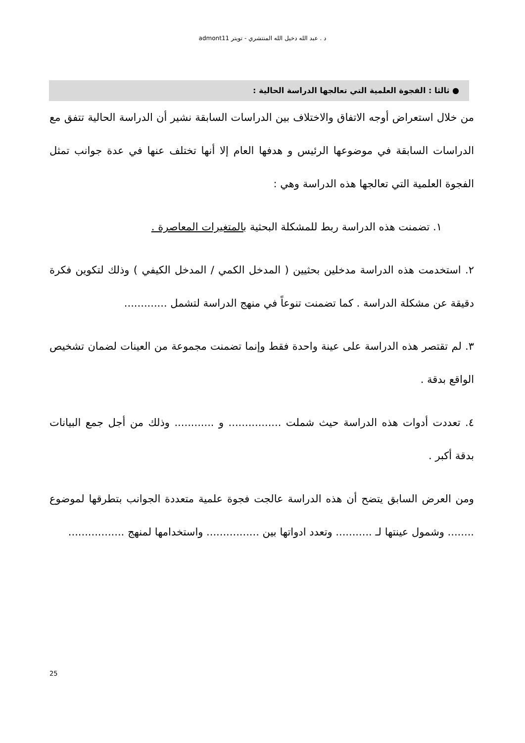د . عبد الله دخيل الله المنتشري - تويتر admont11
● ثالثا : الفجوة العلمية التي تعالجها الدراسة الحالية :
من خلال استعراض أوجه الاتفاق والاختلاف بين الدراسات السابقة نشير أن الدراسة الحالية تتفق مع الدراسات السابقة في موضوعها الرئيس و هدفها العام إلا أنها تختلف عنها في عدة جوانب تمثل الفجوة العلمية التي تعالجها هذه الدراسة وهي :
١. تضمنت هذه الدراسة ربط للمشكلة البحثية بالمتغيرات المعاصرة .
٢. استخدمت هذه الدراسة مدخلين بحثيين ( المدخل الكمي / المدخل الكيفي ) وذلك لتكوين فكرة دقيقة عن مشكلة الدراسة . كما تضمنت تنوعاً في منهج الدراسة لتشمل .............
٣. لم تقتصر هذه الدراسة على عينة واحدة فقط وإنما تضمنت مجموعة من العينات لضمان تشخيص الواقع بدقة .
٤. تعددت أدوات هذه الدراسة حيث شملت ................ و ............ وذلك من أجل جمع البيانات بدقة أكبر .
ومن العرض السابق يتضح أن هذه الدراسة عالجت فجوة علمية متعددة الجوانب بتطرقها لموضوع ........ وشمول عينتها لـ ........... وتعدد ادواتها بين ................ واستخدامها لمنهج .................
25